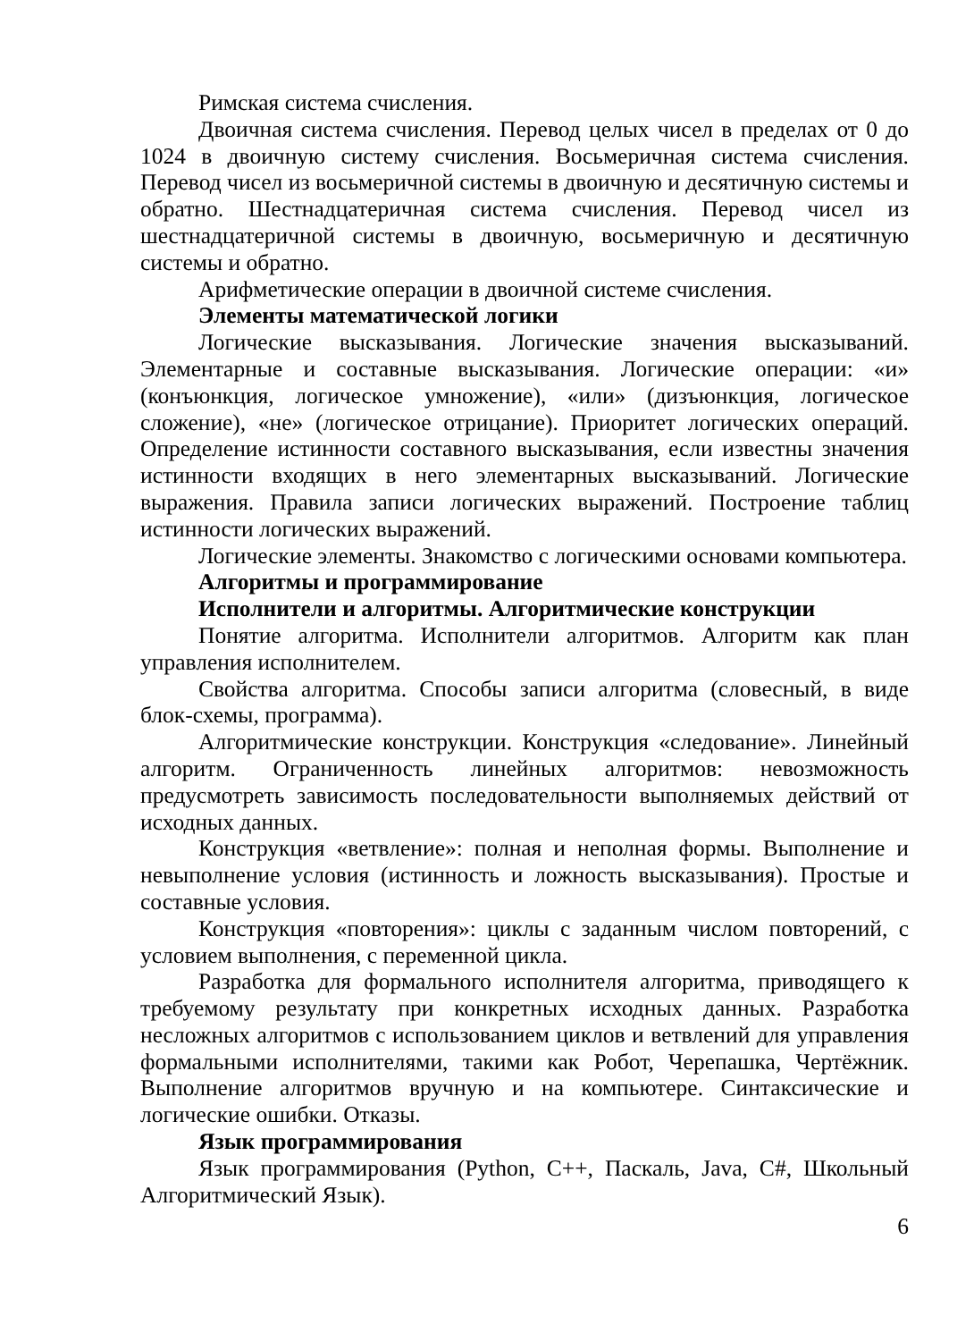Римская система счисления.
Двоичная система счисления. Перевод целых чисел в пределах от 0 до 1024 в двоичную систему счисления. Восьмеричная система счисления. Перевод чисел из восьмеричной системы в двоичную и десятичную системы и обратно. Шестнадцатеричная система счисления. Перевод чисел из шестнадцатеричной системы в двоичную, восьмеричную и десятичную системы и обратно.
Арифметические операции в двоичной системе счисления.
Элементы математической логики
Логические высказывания. Логические значения высказываний. Элементарные и составные высказывания. Логические операции: «и» (конъюнкция, логическое умножение), «или» (дизъюнкция, логическое сложение), «не» (логическое отрицание). Приоритет логических операций. Определение истинности составного высказывания, если известны значения истинности входящих в него элементарных высказываний. Логические выражения. Правила записи логических выражений. Построение таблиц истинности логических выражений.
Логические элементы. Знакомство с логическими основами компьютера.
Алгоритмы и программирование
Исполнители и алгоритмы. Алгоритмические конструкции
Понятие алгоритма. Исполнители алгоритмов. Алгоритм как план управления исполнителем.
Свойства алгоритма. Способы записи алгоритма (словесный, в виде блок-схемы, программа).
Алгоритмические конструкции. Конструкция «следование». Линейный алгоритм. Ограниченность линейных алгоритмов: невозможность предусмотреть зависимость последовательности выполняемых действий от исходных данных.
Конструкция «ветвление»: полная и неполная формы. Выполнение и невыполнение условия (истинность и ложность высказывания). Простые и составные условия.
Конструкция «повторения»: циклы с заданным числом повторений, с условием выполнения, с переменной цикла.
Разработка для формального исполнителя алгоритма, приводящего к требуемому результату при конкретных исходных данных. Разработка несложных алгоритмов с использованием циклов и ветвлений для управления формальными исполнителями, такими как Робот, Черепашка, Чертёжник. Выполнение алгоритмов вручную и на компьютере. Синтаксические и логические ошибки. Отказы.
Язык программирования
Язык программирования (Python, C++, Паскаль, Java, C#, Школьный Алгоритмический Язык).
6